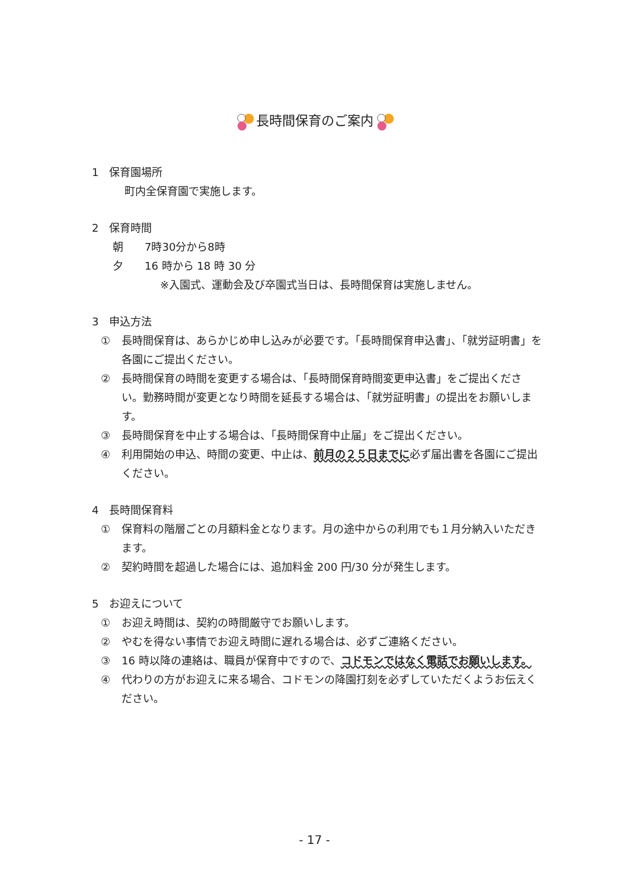長時間保育のご案内
1　保育園場所
町内全保育園で実施します。
2　保育時間
朝　　7時30分から8時
夕　　16 時から 18 時 30 分
※入園式、運動会及び卒園式当日は、長時間保育は実施しません。
3　申込方法
① 長時間保育は、あらかじめ申し込みが必要です。「長時間保育申込書」、「就労証明書」を各園にご提出ください。
② 長時間保育の時間を変更する場合は、「長時間保育時間変更申込書」をご提出ください。勤務時間が変更となり時間を延長する場合は、「就労証明書」の提出をお願いします。
③ 長時間保育を中止する場合は、「長時間保育中止届」をご提出ください。
④ 利用開始の申込、時間の変更、中止は、前月の２５日までに必ず届出書を各園にご提出ください。
4　長時間保育料
① 保育料の階層ごとの月額料金となります。月の途中からの利用でも１月分納入いただきます。
② 契約時間を超過した場合には、追加料金 200 円/30 分が発生します。
5　お迎えについて
① お迎え時間は、契約の時間厳守でお願いします。
② やむを得ない事情でお迎え時間に遅れる場合は、必ずご連絡ください。
③ 16 時以降の連絡は、職員が保育中ですので、コドモンではなく電話でお願いします。
④ 代わりの方がお迎えに来る場合、コドモンの降園打刻を必ずしていただくようお伝えください。
- 17 -